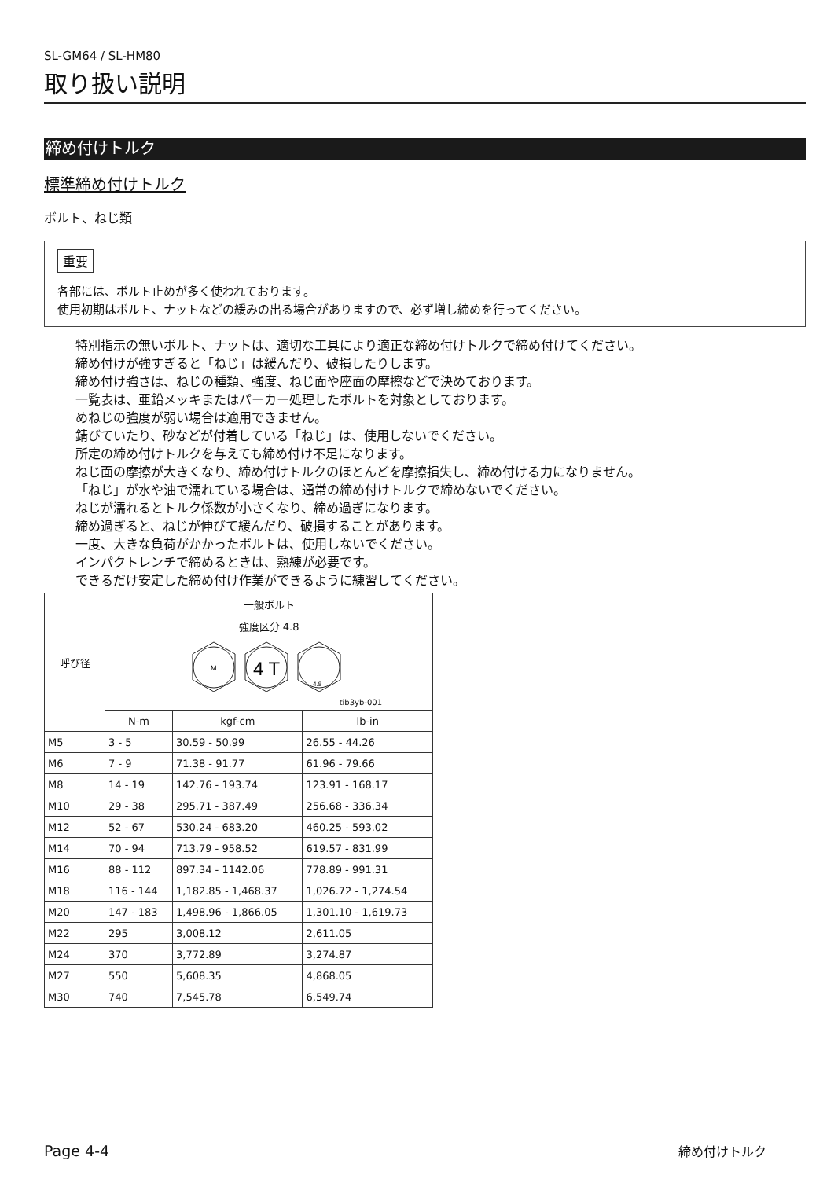SL-GM64 / SL-HM80
取り扱い説明
締め付けトルク
標準締め付けトルク
ボルト、ねじ類
重要
各部には、ボルト止めが多く使われております。
使用初期はボルト、ナットなどの緩みの出る場合がありますので、必ず増し締めを行ってください。
特別指示の無いボルト、ナットは、適切な工具により適正な締め付けトルクで締め付けてください。
締め付けが強すぎると「ねじ」は緩んだり、破損したりします。
締め付け強さは、ねじの種類、強度、ねじ面や座面の摩擦などで決めております。
一覧表は、亜鉛メッキまたはパーカー処理したボルトを対象としております。
めねじの強度が弱い場合は適用できません。
錆びていたり、砂などが付着している「ねじ」は、使用しないでください。
所定の締め付けトルクを与えても締め付け不足になります。
ねじ面の摩擦が大きくなり、締め付けトルクのほとんどを摩擦損失し、締め付ける力になりません。
「ねじ」が水や油で濡れている場合は、通常の締め付けトルクで締めないでください。
ねじが濡れるとトルク係数が小さくなり、締め過ぎになります。
締め過ぎると、ねじが伸びて緩んだり、破損することがあります。
一度、大きな負荷がかかったボルトは、使用しないでください。
インパクトレンチで締めるときは、熟練が必要です。
できるだけ安定した締め付け作業ができるように練習してください。
| 呼び径 | 一般ボルト | | |
| --- | --- | --- | --- |
| | 強度区分 4.8 | | |
| | M 4 T 4.8 tib3yb-001 | | |
| | N-m | kgf-cm | lb-in |
| M5 | 3 - 5 | 30.59 - 50.99 | 26.55 - 44.26 |
| M6 | 7 - 9 | 71.38 - 91.77 | 61.96 - 79.66 |
| M8 | 14 - 19 | 142.76 - 193.74 | 123.91 - 168.17 |
| M10 | 29 - 38 | 295.71 - 387.49 | 256.68 - 336.34 |
| M12 | 52 - 67 | 530.24 - 683.20 | 460.25 - 593.02 |
| M14 | 70 - 94 | 713.79 - 958.52 | 619.57 - 831.99 |
| M16 | 88 - 112 | 897.34 - 1142.06 | 778.89 - 991.31 |
| M18 | 116 - 144 | 1,182.85 - 1,468.37 | 1,026.72 - 1,274.54 |
| M20 | 147 - 183 | 1,498.96 - 1,866.05 | 1,301.10 - 1,619.73 |
| M22 | 295 | 3,008.12 | 2,611.05 |
| M24 | 370 | 3,772.89 | 3,274.87 |
| M27 | 550 | 5,608.35 | 4,868.05 |
| M30 | 740 | 7,545.78 | 6,549.74 |
Page 4-4 締め付けトルク